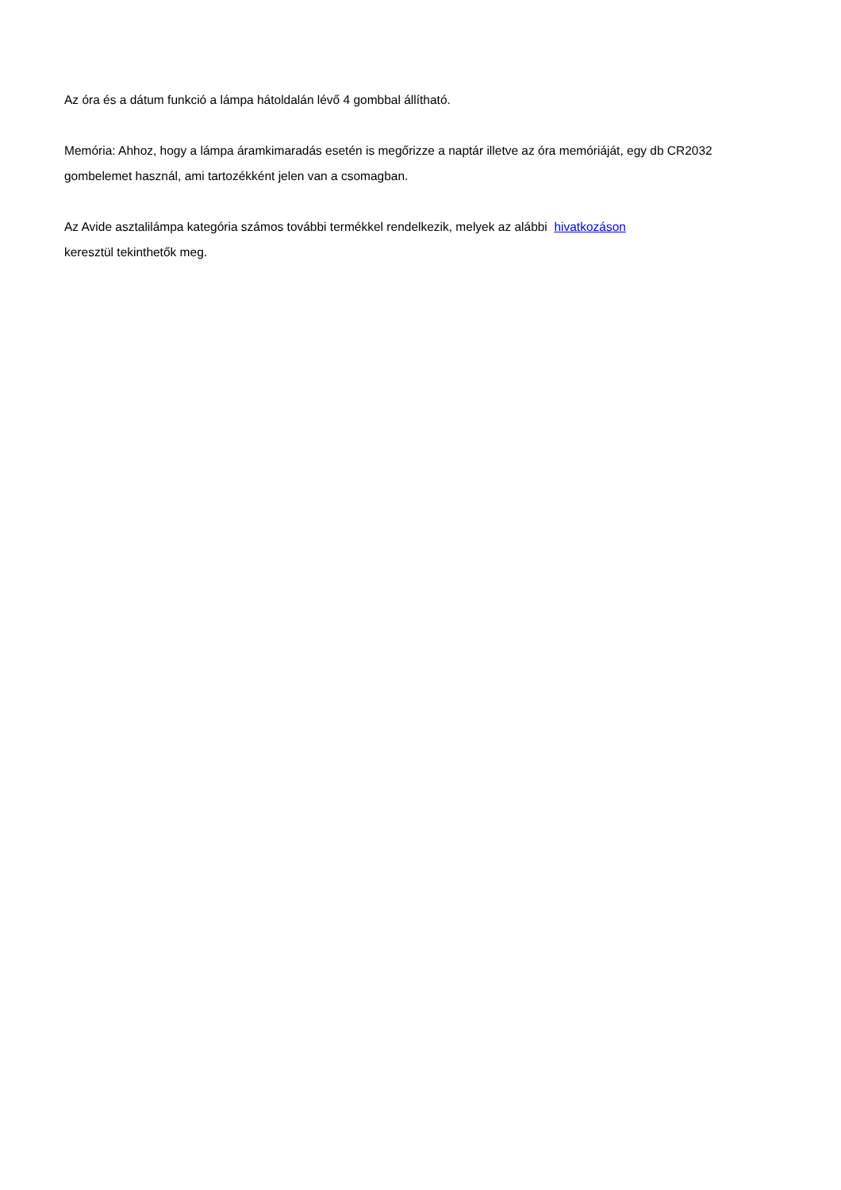Az óra és a dátum funkció a lámpa hátoldalán lévő 4 gombbal állítható.
Memória: Ahhoz, hogy a lámpa áramkimaradás esetén is megőrizze a naptár illetve az óra memóriáját, egy db CR2032 gombelemet használ, ami tartozékként jelen van a csomagban.
Az Avide asztalilámpa kategória számos további termékkel rendelkezik, melyek az alábbi hivatkozáson
keresztül tekinthetők meg.